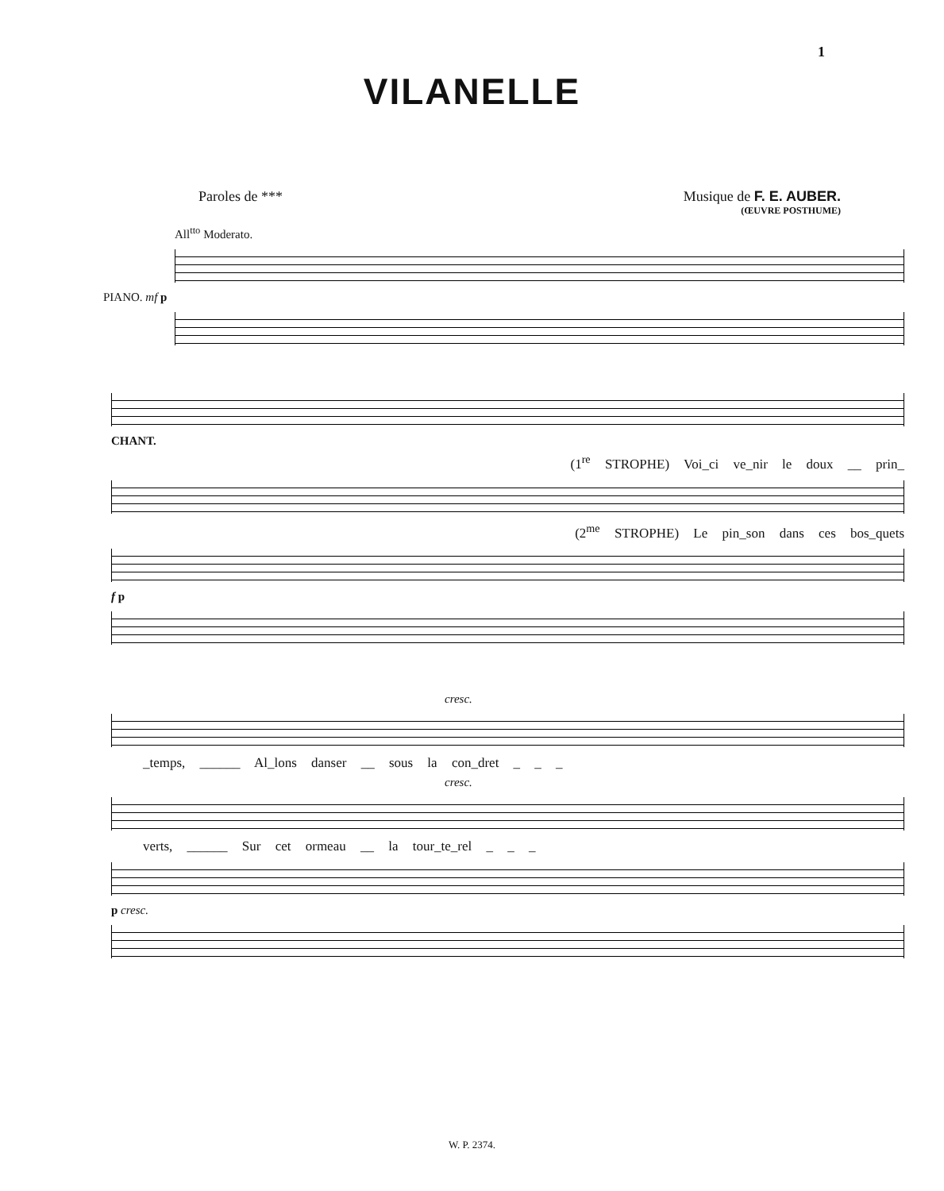1
VILANELLE
Paroles de *** Musique de F. E. AUBER.
(ŒUVRE POSTHUME)
All<sup>tto</sup> Moderato.
PIANO. mf p
CHANT.
(1<sup>re</sup> STROPHE) Voi_ci ve_nir le doux __ prin_
(2<sup>me</sup> STROPHE) Le pin_son dans ces bos_quets
f p
cresc.
_temps, ______ Al_lons danser __ sous la con_dret _ _ _
cresc.
verts, ______ Sur cet ormeau __ la tour_te_rel _ _ _
p cresc.
W. P. 2374.